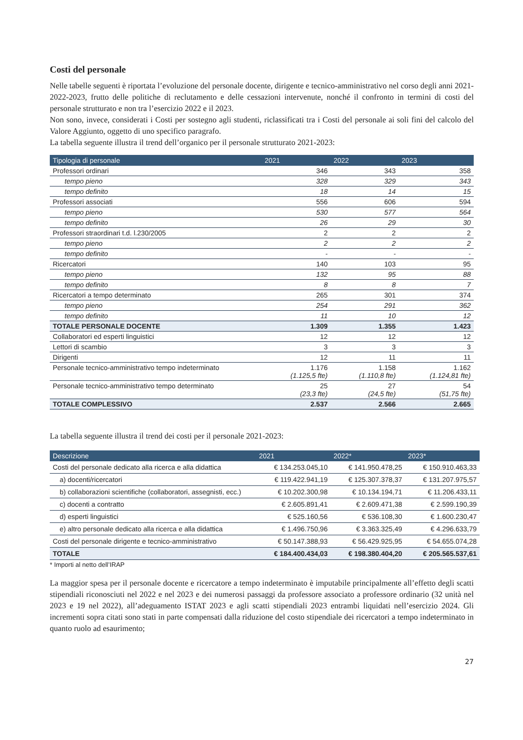Costi del personale
Nelle tabelle seguenti è riportata l’evoluzione del personale docente, dirigente e tecnico-amministrativo nel corso degli anni 2021-2022-2023, frutto delle politiche di reclutamento e delle cessazioni intervenute, nonché il confronto in termini di costi del personale strutturato e non tra l’esercizio 2022 e il 2023.
Non sono, invece, considerati i Costi per sostegno agli studenti, riclassificati tra i Costi del personale ai soli fini del calcolo del Valore Aggiunto, oggetto di uno specifico paragrafo.
La tabella seguente illustra il trend dell’organico per il personale strutturato 2021-2023:
| Tipologia di personale | 2021 | 2022 | 2023 |
| --- | --- | --- | --- |
| Professori ordinari | 346 | 343 | 358 |
| tempo pieno | 328 | 329 | 343 |
| tempo definito | 18 | 14 | 15 |
| Professori associati | 556 | 606 | 594 |
| tempo pieno | 530 | 577 | 564 |
| tempo definito | 26 | 29 | 30 |
| Professori straordinari t.d. l.230/2005 | 2 | 2 | 2 |
| tempo pieno | 2 | 2 | 2 |
| tempo definito | - | - | - |
| Ricercatori | 140 | 103 | 95 |
| tempo pieno | 132 | 95 | 88 |
| tempo definito | 8 | 8 | 7 |
| Ricercatori a tempo determinato | 265 | 301 | 374 |
| tempo pieno | 254 | 291 | 362 |
| tempo definito | 11 | 10 | 12 |
| TOTALE PERSONALE DOCENTE | 1.309 | 1.355 | 1.423 |
| Collaboratori ed esperti linguistici | 12 | 12 | 12 |
| Lettori di scambio | 3 | 3 | 3 |
| Dirigenti | 12 | 11 | 11 |
| Personale tecnico-amministrativo tempo indeterminato | 1.176 (1.125,5 fte) | 1.158 (1.110,8 fte) | 1.162 (1.124,81 fte) |
| Personale tecnico-amministrativo tempo determinato | 25 (23,3 fte) | 27 (24,5 fte) | 54 (51,75 fte) |
| TOTALE COMPLESSIVO | 2.537 | 2.566 | 2.665 |
La tabella seguente illustra il trend dei costi per il personale 2021-2023:
| Descrizione | 2021 | 2022* | 2023* |
| --- | --- | --- | --- |
| Costi del personale dedicato alla ricerca e alla didattica | € 134.253.045,10 | € 141.950.478,25 | € 150.910.463,33 |
| a) docenti/ricercatori | € 119.422.941,19 | € 125.307.378,37 | € 131.207.975,57 |
| b) collaborazioni scientifiche (collaboratori, assegnisti, ecc.) | € 10.202.300,98 | € 10.134.194,71 | € 11.206.433,11 |
| c) docenti a contratto | € 2.605.891,41 | € 2.609.471,38 | € 2.599.190,39 |
| d) esperti linguistici | € 525.160,56 | € 536.108,30 | € 1.600.230,47 |
| e) altro personale dedicato alla ricerca e alla didattica | € 1.496.750,96 | € 3.363.325,49 | € 4.296.633,79 |
| Costi del personale dirigente e tecnico-amministrativo | € 50.147.388,93 | € 56.429.925,95 | € 54.655.074,28 |
| TOTALE | € 184.400.434,03 | € 198.380.404,20 | € 205.565.537,61 |
* Importi al netto dell’IRAP
La maggior spesa per il personale docente e ricercatore a tempo indeterminato è imputabile principalmente all’effetto degli scatti stipendiali riconosciuti nel 2022 e nel 2023 e dei numerosi passaggi da professore associato a professore ordinario (32 unità nel 2023 e 19 nel 2022), all’adeguamento ISTAT 2023 e agli scatti stipendiali 2023 entrambi liquidati nell’esercizio 2024. Gli incrementi sopra citati sono stati in parte compensati dalla riduzione del costo stipendiale dei ricercatori a tempo indeterminato in quanto ruolo ad esaurimento;
27